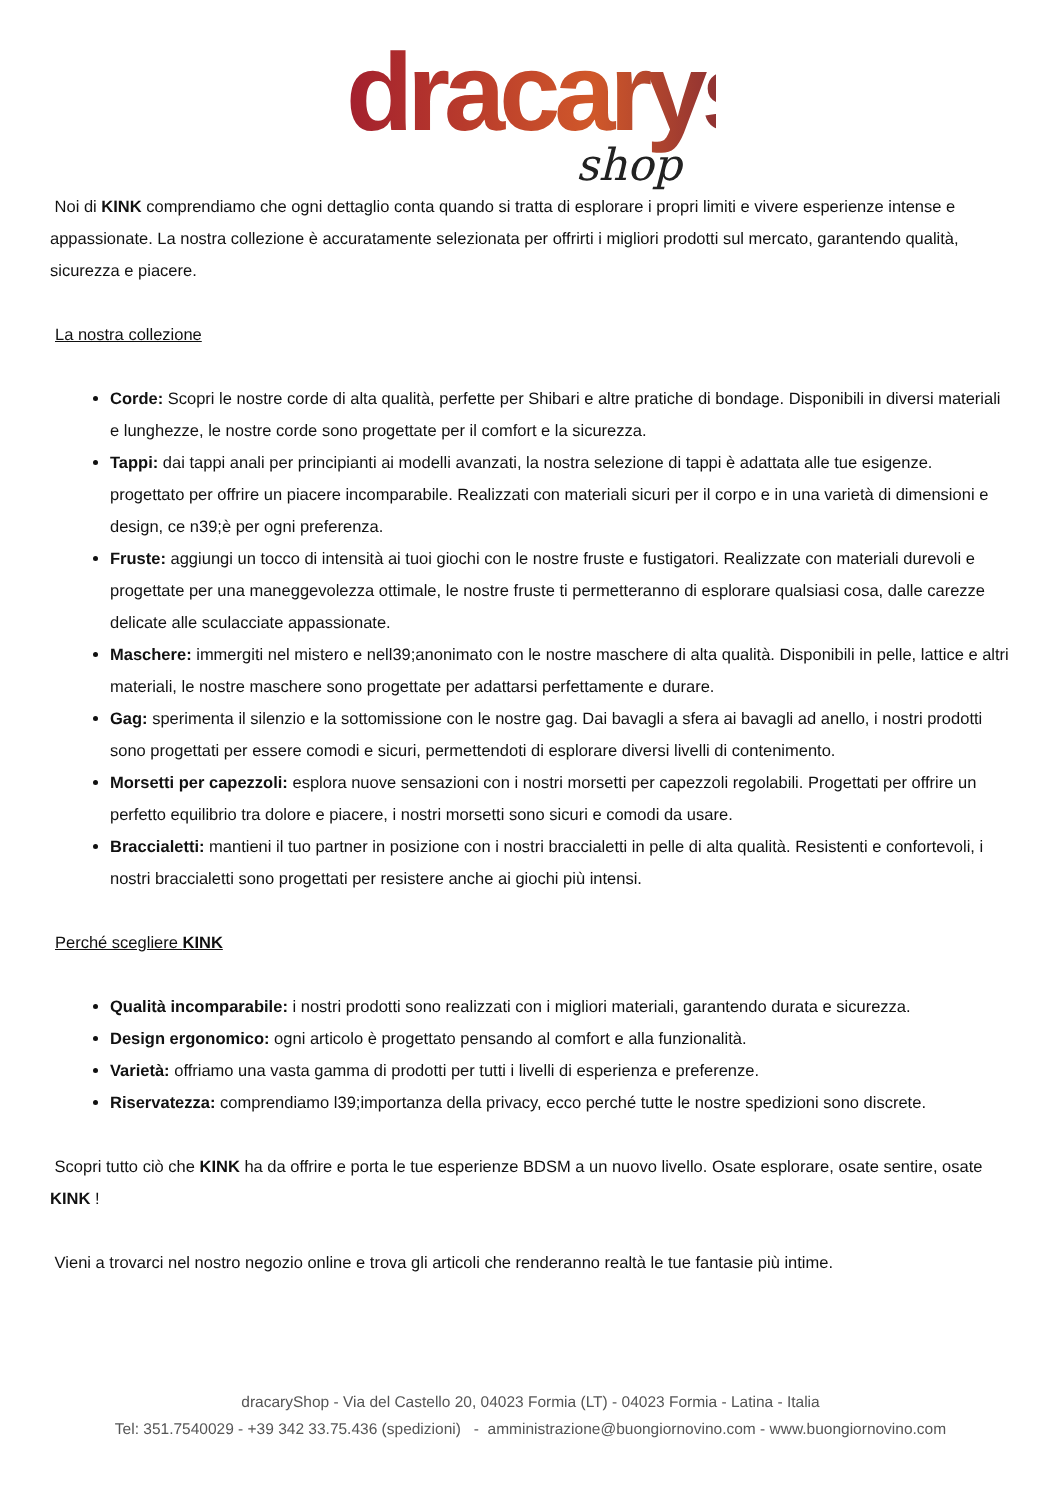dracarys
shop
Noi di KINK comprendiamo che ogni dettaglio conta quando si tratta di esplorare i propri limiti e vivere esperienze intense e appassionate. La nostra collezione è accuratamente selezionata per offrirti i migliori prodotti sul mercato, garantendo qualità, sicurezza e piacere.
La nostra collezione
Corde: Scopri le nostre corde di alta qualità, perfette per Shibari e altre pratiche di bondage. Disponibili in diversi materiali e lunghezze, le nostre corde sono progettate per il comfort e la sicurezza.
Tappi: dai tappi anali per principianti ai modelli avanzati, la nostra selezione di tappi è adattata alle tue esigenze. progettato per offrire un piacere incomparabile. Realizzati con materiali sicuri per il corpo e in una varietà di dimensioni e design, ce n39;è per ogni preferenza.
Fruste: aggiungi un tocco di intensità ai tuoi giochi con le nostre fruste e fustigatori. Realizzate con materiali durevoli e progettate per una maneggevolezza ottimale, le nostre fruste ti permetteranno di esplorare qualsiasi cosa, dalle carezze delicate alle sculacciate appassionate.
Maschere: immergiti nel mistero e nell39;anonimato con le nostre maschere di alta qualità. Disponibili in pelle, lattice e altri materiali, le nostre maschere sono progettate per adattarsi perfettamente e durare.
Gag: sperimenta il silenzio e la sottomissione con le nostre gag. Dai bavagli a sfera ai bavagli ad anello, i nostri prodotti sono progettati per essere comodi e sicuri, permettendoti di esplorare diversi livelli di contenimento.
Morsetti per capezzoli: esplora nuove sensazioni con i nostri morsetti per capezzoli regolabili. Progettati per offrire un perfetto equilibrio tra dolore e piacere, i nostri morsetti sono sicuri e comodi da usare.
Braccialetti: mantieni il tuo partner in posizione con i nostri braccialetti in pelle di alta qualità. Resistenti e confortevoli, i nostri braccialetti sono progettati per resistere anche ai giochi più intensi.
Perché scegliere KINK
Qualità incomparabile: i nostri prodotti sono realizzati con i migliori materiali, garantendo durata e sicurezza.
Design ergonomico: ogni articolo è progettato pensando al comfort e alla funzionalità.
Varietà: offriamo una vasta gamma di prodotti per tutti i livelli di esperienza e preferenze.
Riservatezza: comprendiamo l39;importanza della privacy, ecco perché tutte le nostre spedizioni sono discrete.
Scopri tutto ciò che KINK ha da offrire e porta le tue esperienze BDSM a un nuovo livello. Osate esplorare, osate sentire, osate KINK !
Vieni a trovarci nel nostro negozio online e trova gli articoli che renderanno realtà le tue fantasie più intime.
dracaryShop - Via del Castello 20, 04023 Formia (LT) - 04023 Formia - Latina - Italia
Tel: 351.7540029 - +39 342 33.75.436 (spedizioni) - amministrazione@buongiornovino.com - www.buongiornovino.com